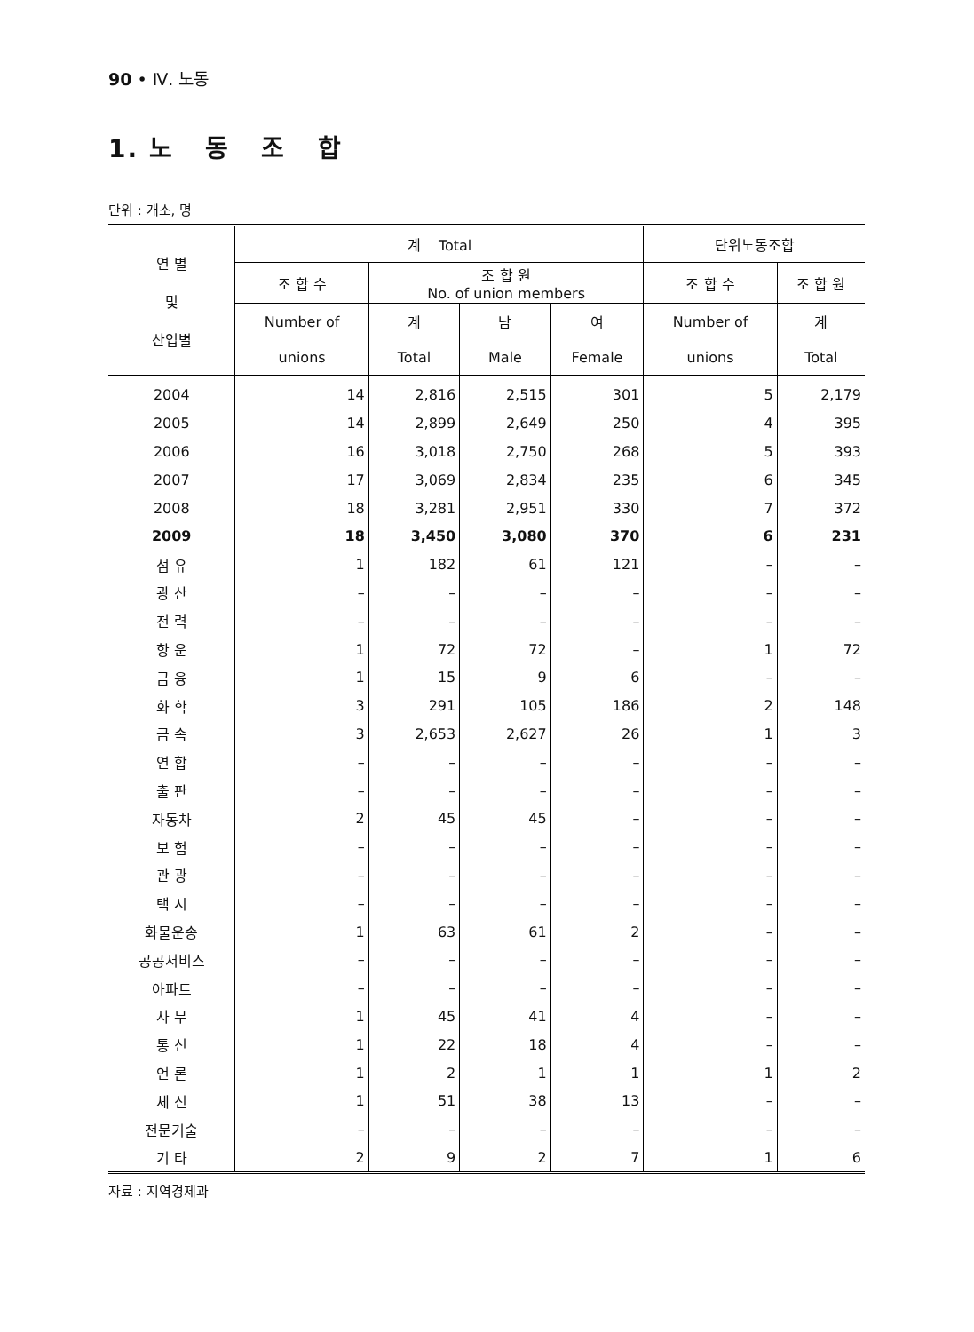90 • Ⅳ. 노동
1. 노 동 조 합
단위 : 개소, 명
| 연 별 및 산업별 | 계 Total | | | | 단위노동조합 | |
| --- | --- | --- | --- | --- | --- | --- |
| | 조 합 수 | 조 합 원 No. of union members | | | 조 합 수 | 조 합 원 |
| | Number of | 계 | 남 | 여 | Number of | 계 |
| | unions | Total | Male | Female | unions | Total |
| 2004 | 14 | 2,816 | 2,515 | 301 | 5 | 2,179 |
| 2005 | 14 | 2,899 | 2,649 | 250 | 4 | 395 |
| 2006 | 16 | 3,018 | 2,750 | 268 | 5 | 393 |
| 2007 | 17 | 3,069 | 2,834 | 235 | 6 | 345 |
| 2008 | 18 | 3,281 | 2,951 | 330 | 7 | 372 |
| 2009 | 18 | 3,450 | 3,080 | 370 | 6 | 231 |
| 섬 유 | 1 | 182 | 61 | 121 | – | – |
| 광 산 | – | – | – | – | – | – |
| 전 력 | – | – | – | – | – | – |
| 항 운 | 1 | 72 | 72 | – | 1 | 72 |
| 금 융 | 1 | 15 | 9 | 6 | – | – |
| 화 학 | 3 | 291 | 105 | 186 | 2 | 148 |
| 금 속 | 3 | 2,653 | 2,627 | 26 | 1 | 3 |
| 연 합 | – | – | – | – | – | – |
| 출 판 | – | – | – | – | – | – |
| 자동차 | 2 | 45 | 45 | – | – | – |
| 보 험 | – | – | – | – | – | – |
| 관 광 | – | – | – | – | – | – |
| 택 시 | – | – | – | – | – | – |
| 화물운송 | 1 | 63 | 61 | 2 | – | – |
| 공공서비스 | – | – | – | – | – | – |
| 아파트 | – | – | – | – | – | – |
| 사 무 | 1 | 45 | 41 | 4 | – | – |
| 통 신 | 1 | 22 | 18 | 4 | – | – |
| 언 론 | 1 | 2 | 1 | 1 | 1 | 2 |
| 체 신 | 1 | 51 | 38 | 13 | – | – |
| 전문기술 | – | – | – | – | – | – |
| 기 타 | 2 | 9 | 2 | 7 | 1 | 6 |
자료 : 지역경제과